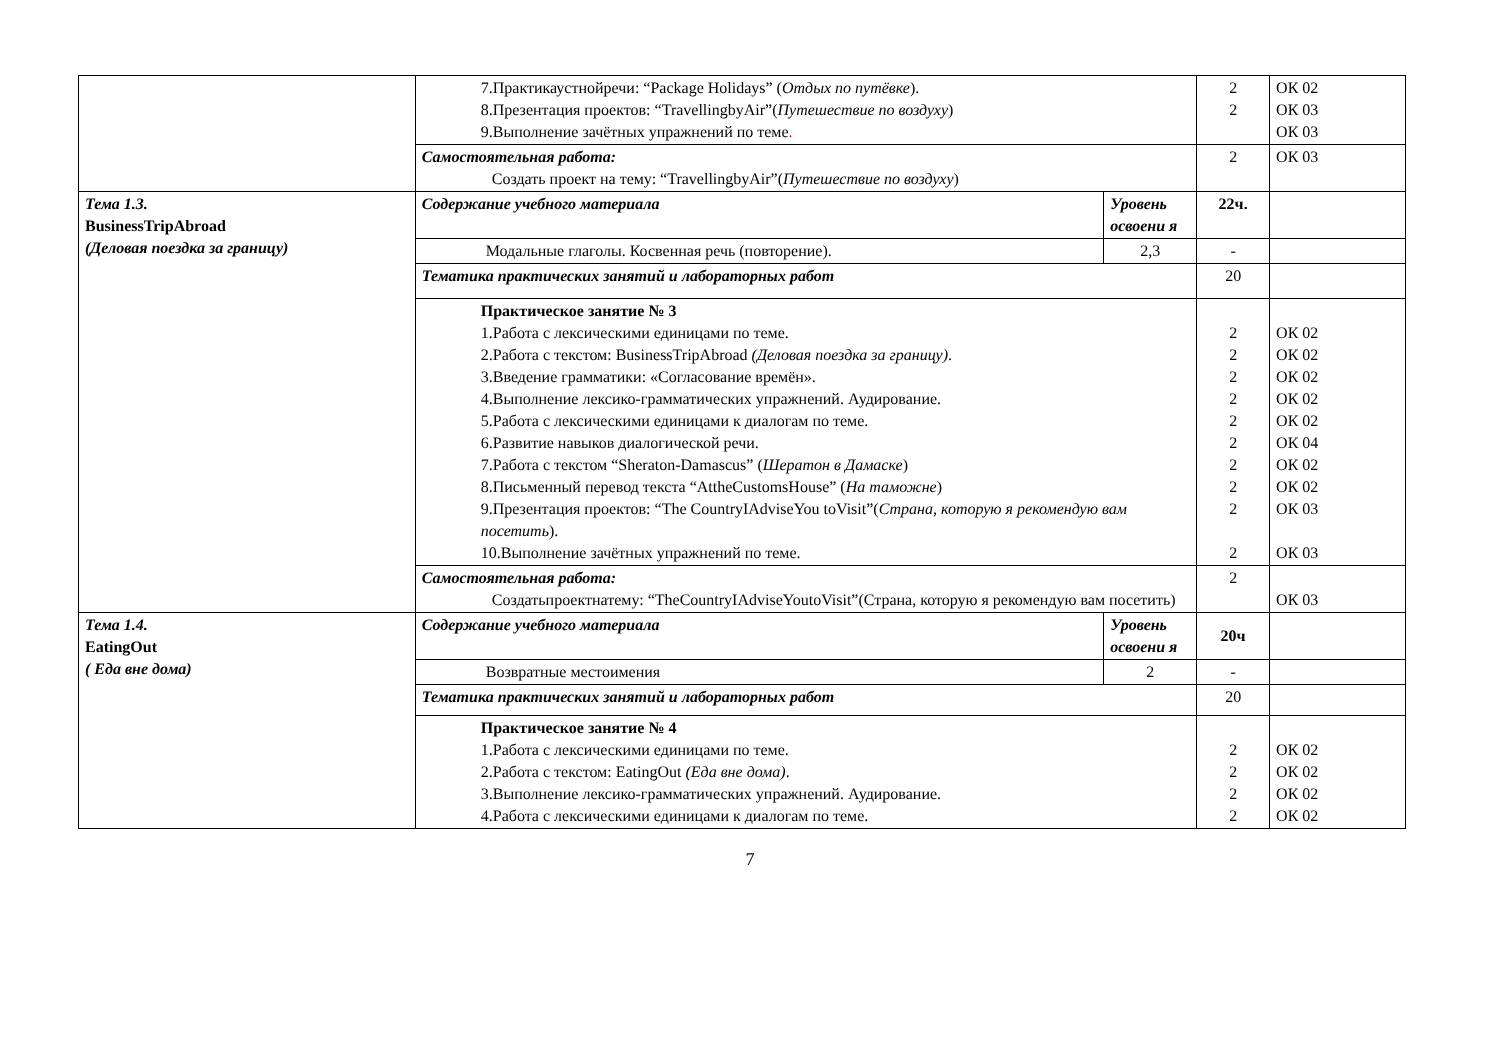| | 7.Практикаустнойречи: “Package Holidays” ( Отдых по путёвке ). 8.Презентация проектов: “TravellingbyAir”( Путешествие по воздуху ) 9.Выполнение зачётных упражнений по теме . | | 2 2 | ОК 02 ОК 03 ОК 03 |
| | Самостоятельная работа: Создать проект на тему: “TravellingbyAir”( Путешествие по воздуху ) | | 2 | ОК 03 |
| Тема 1.3. BusinessTripAbroad (Деловая поездка за границу) | Содержание учебного материала | Уровень освоени я | 22ч. | |
| | Модальные глаголы. Косвенная речь (повторение). | 2,3 | - | |
| | Тематика практических занятий и лабораторных работ | | 20 | |
| | Практическое занятие № 3 1.Работа с лексическими единицами по теме. 2.Работа с текстом: BusinessTripAbroad (Деловая поездка за границу) . 3.Введение грамматики: «Согласование времён». 4.Выполнение лексико-грамматических упражнений. Аудирование. 5.Работа с лексическими единицами к диалогам по теме. 6.Развитие навыков диалогической речи. 7.Работа с текстом “Sheraton-Damascus” ( Шератон в Дамаске ) 8.Письменный перевод текста “AttheCustomsHouse” ( На таможне ) 9.Презентация проектов: “The CountryIAdviseYou toVisit”( Страна, которую я рекомендую вам посетить ). 10.Выполнение зачётных упражнений по теме. | | 2 2 2 2 2 2 2 2 2 2 | ОК 02 ОК 02 ОК 02 ОК 02 ОК 02 ОК 04 ОК 02 ОК 02 ОК 03 ОК 03 |
| | Самостоятельная работа: Создатьпроектнатему: “TheCountryIAdviseYoutoVisit”(Страна, которую я рекомендую вам посетить) | | 2 | ОК 03 |
| Тема 1.4. EatingOut ( Еда вне дома) | Содержание учебного материала | Уровень освоени я | 20ч | |
| | Возвратные местоимения | 2 | - | |
| | Тематика практических занятий и лабораторных работ | | 20 | |
| | Практическое занятие № 4 1.Работа с лексическими единицами по теме. 2.Работа с текстом: EatingOut (Еда вне дома) . 3.Выполнение лексико-грамматических упражнений. Аудирование. 4.Работа с лексическими единицами к диалогам по теме. | | 2 2 2 2 | ОК 02 ОК 02 ОК 02 ОК 02 |
7